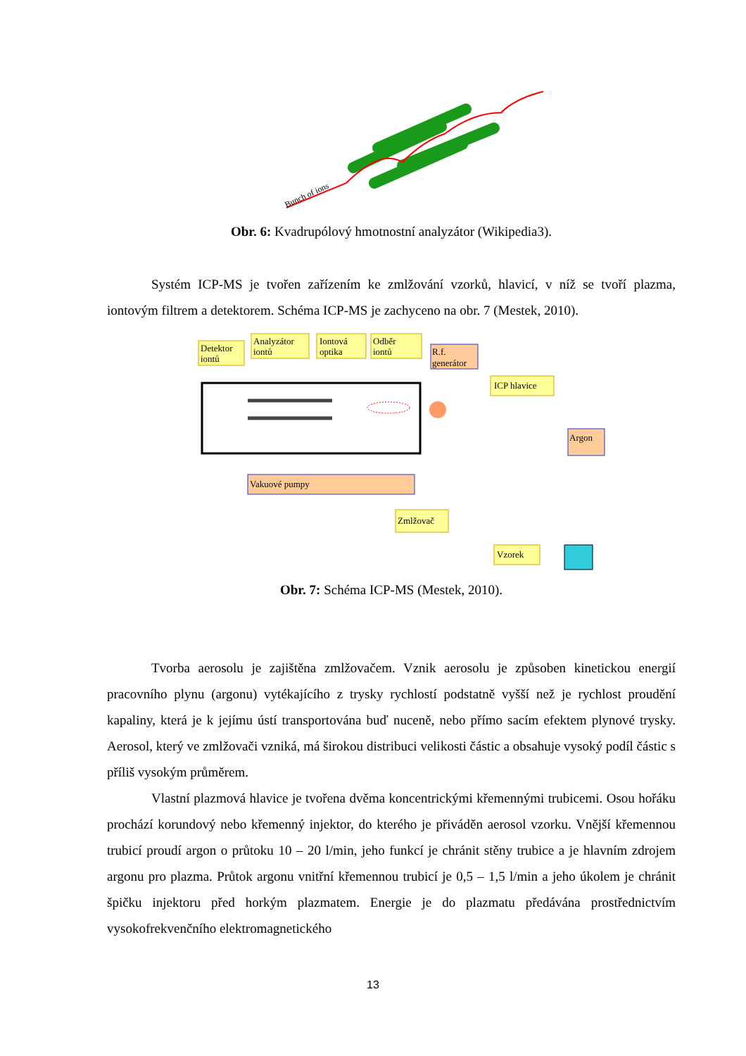Bunch of ions
Obr. 6: Kvadrupólový hmotnostní analyzátor (Wikipedia3).
Systém ICP-MS je tvořen zařízením ke zmlžování vzorků, hlavicí, v níž se tvoří plazma, iontovým filtrem a detektorem. Schéma ICP-MS je zachyceno na obr. 7 (Mestek, 2010).
Detektor
iontů
Analyzátor
iontů
Iontová
optika
Odběr
iontů
R.f.
generátor
ICP hlavice
Argon
Vakuové pumpy
Zmlžovač
Vzorek
Obr. 7: Schéma ICP-MS (Mestek, 2010).
Tvorba aerosolu je zajištěna zmlžovačem. Vznik aerosolu je způsoben kinetickou energií pracovního plynu (argonu) vytékajícího z trysky rychlostí podstatně vyšší než je rychlost proudění kapaliny, která je k jejímu ústí transportována buď nuceně, nebo přímo sacím efektem plynové trysky. Aerosol, který ve zmlžovači vzniká, má širokou distribuci velikosti částic a obsahuje vysoký podíl částic s příliš vysokým průměrem.
Vlastní plazmová hlavice je tvořena dvěma koncentrickými křemennými trubicemi. Osou hořáku prochází korundový nebo křemenný injektor, do kterého je přiváděn aerosol vzorku. Vnější křemennou trubicí proudí argon o průtoku 10 – 20 l/min, jeho funkcí je chránit stěny trubice a je hlavním zdrojem argonu pro plazma. Průtok argonu vnitřní křemennou trubicí je 0,5 – 1,5 l/min a jeho úkolem je chránit špičku injektoru před horkým plazmatem. Energie je do plazmatu předávána prostřednictvím vysokofrekvenčního elektromagnetického
13